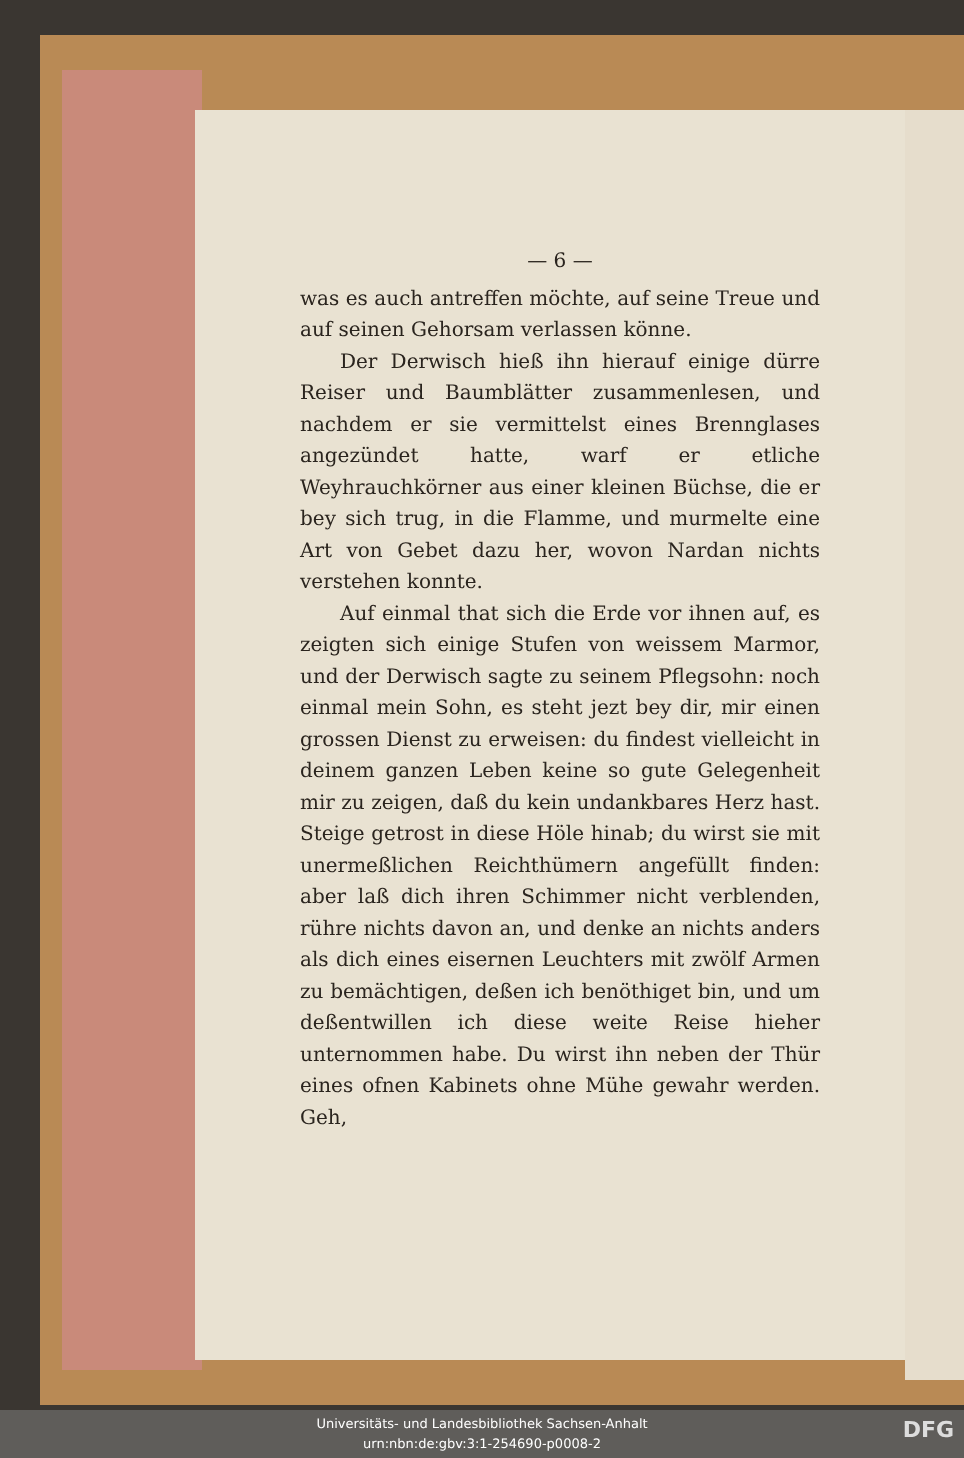— 6 —
was es auch antreffen möchte, auf seine Treue und auf seinen Gehorsam verlassen könne.
Der Derwisch hieß ihn hierauf einige dürre Reiser und Baumblätter zusammenlesen, und nachdem er sie vermittelst eines Brennglases angezündet hatte, warf er etliche Weyhrauchkörner aus einer kleinen Büchse, die er bey sich trug, in die Flamme, und murmelte eine Art von Gebet dazu her, wovon Nardan nichts verstehen konnte.
Auf einmal that sich die Erde vor ihnen auf, es zeigten sich einige Stufen von weissem Marmor, und der Derwisch sagte zu seinem Pflegsohn: noch einmal mein Sohn, es steht jezt bey dir, mir einen grossen Dienst zu erweisen: du findest vielleicht in deinem ganzen Leben keine so gute Gelegenheit mir zu zeigen, daß du kein undankbares Herz hast. Steige getrost in diese Höle hinab; du wirst sie mit unermeßlichen Reichthümern angefüllt finden: aber laß dich ihren Schimmer nicht verblenden, rühre nichts davon an, und denke an nichts anders als dich eines eisernen Leuchters mit zwölf Armen zu bemächtigen, deßen ich benöthiget bin, und um deßentwillen ich diese weite Reise hieher unternommen habe. Du wirst ihn neben der Thür eines ofnen Kabinets ohne Mühe gewahr werden. Geh,
Universitäts- und Landesbibliothek Sachsen-Anhalt
urn:nbn:de:gbv:3:1-254690-p0008-2
DFG